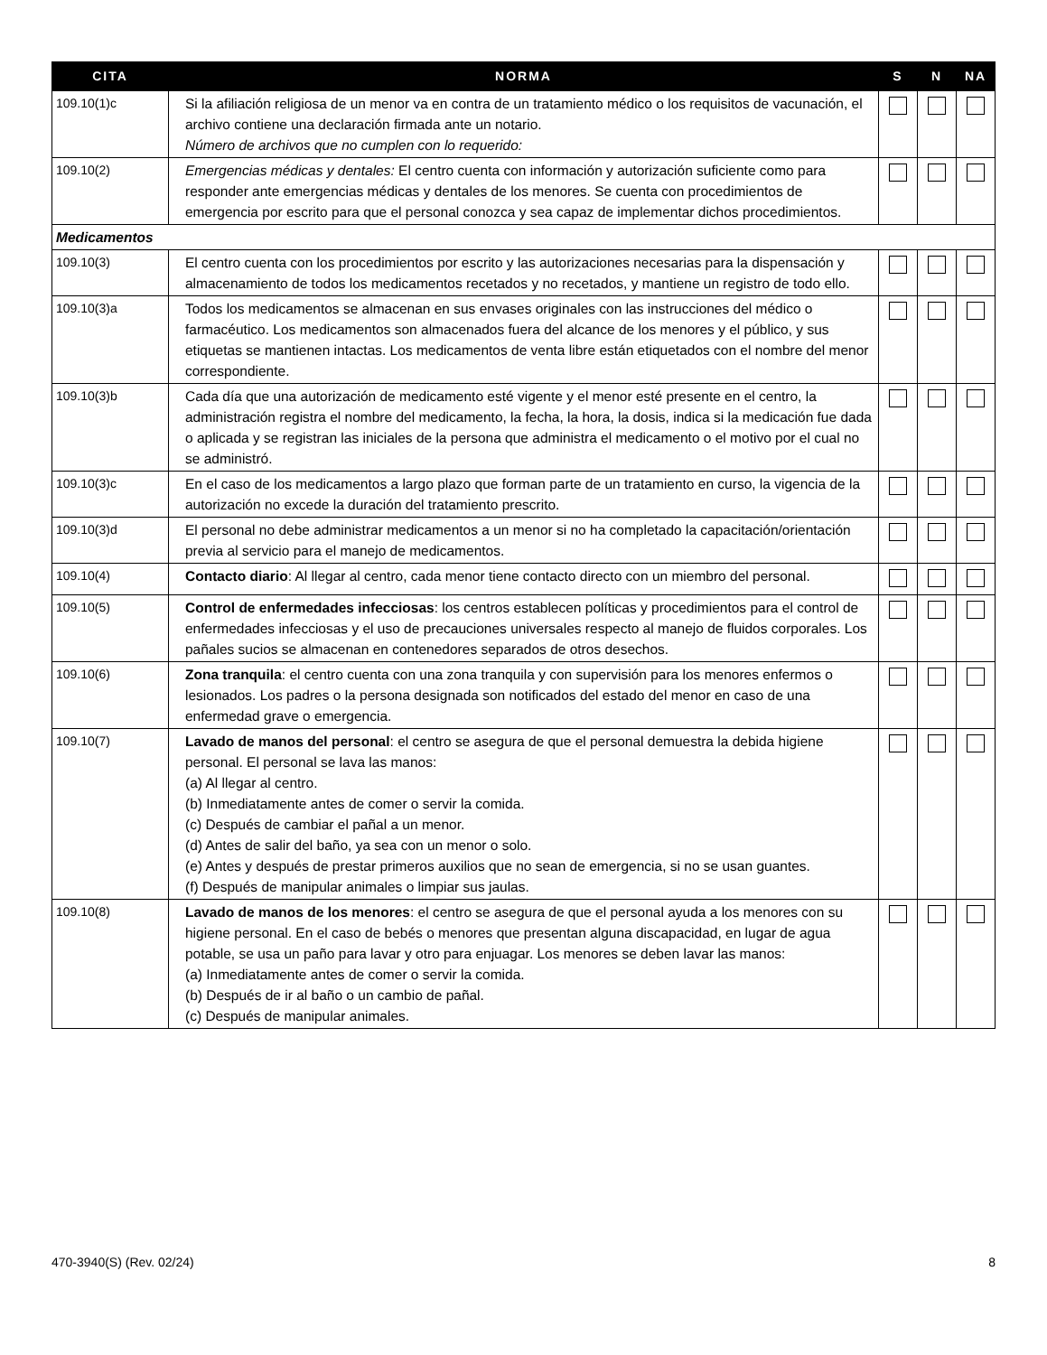| CITA | NORMA | S | N | NA |
| --- | --- | --- | --- | --- |
| 109.10(1)c | Si la afiliación religiosa de un menor va en contra de un tratamiento médico o los requisitos de vacunación, el archivo contiene una declaración firmada ante un notario. Número de archivos que no cumplen con lo requerido: | | | |
| 109.10(2) | Emergencias médicas y dentales: El centro cuenta con información y autorización suficiente como para responder ante emergencias médicas y dentales de los menores. Se cuenta con procedimientos de emergencia por escrito para que el personal conozca y sea capaz de implementar dichos procedimientos. | | | |
| Medicamentos | | | | |
| 109.10(3) | El centro cuenta con los procedimientos por escrito y las autorizaciones necesarias para la dispensación y almacenamiento de todos los medicamentos recetados y no recetados, y mantiene un registro de todo ello. | | | |
| 109.10(3)a | Todos los medicamentos se almacenan en sus envases originales con las instrucciones del médico o farmacéutico. Los medicamentos son almacenados fuera del alcance de los menores y el público, y sus etiquetas se mantienen intactas. Los medicamentos de venta libre están etiquetados con el nombre del menor correspondiente. | | | |
| 109.10(3)b | Cada día que una autorización de medicamento esté vigente y el menor esté presente en el centro, la administración registra el nombre del medicamento, la fecha, la hora, la dosis, indica si la medicación fue dada o aplicada y se registran las iniciales de la persona que administra el medicamento o el motivo por el cual no se administró. | | | |
| 109.10(3)c | En el caso de los medicamentos a largo plazo que forman parte de un tratamiento en curso, la vigencia de la autorización no excede la duración del tratamiento prescrito. | | | |
| 109.10(3)d | El personal no debe administrar medicamentos a un menor si no ha completado la capacitación/orientación previa al servicio para el manejo de medicamentos. | | | |
| 109.10(4) | Contacto diario : Al llegar al centro, cada menor tiene contacto directo con un miembro del personal. | | | |
| 109.10(5) | Control de enfermedades infecciosas : los centros establecen políticas y procedimientos para el control de enfermedades infecciosas y el uso de precauciones universales respecto al manejo de fluidos corporales. Los pañales sucios se almacenan en contenedores separados de otros desechos. | | | |
| 109.10(6) | Zona tranquila : el centro cuenta con una zona tranquila y con supervisión para los menores enfermos o lesionados. Los padres o la persona designada son notificados del estado del menor en caso de una enfermedad grave o emergencia. | | | |
| 109.10(7) | Lavado de manos del personal : el centro se asegura de que el personal demuestra la debida higiene personal. El personal se lava las manos: (a) Al llegar al centro. (b) Inmediatamente antes de comer o servir la comida. (c) Después de cambiar el pañal a un menor. (d) Antes de salir del baño, ya sea con un menor o solo. (e) Antes y después de prestar primeros auxilios que no sean de emergencia, si no se usan guantes. (f) Después de manipular animales o limpiar sus jaulas. | | | |
| 109.10(8) | Lavado de manos de los menores : el centro se asegura de que el personal ayuda a los menores con su higiene personal. En el caso de bebés o menores que presentan alguna discapacidad, en lugar de agua potable, se usa un paño para lavar y otro para enjuagar. Los menores se deben lavar las manos: (a) Inmediatamente antes de comer o servir la comida. (b) Después de ir al baño o un cambio de pañal. (c) Después de manipular animales. | | | |
470-3940(S) (Rev. 02/24) 8